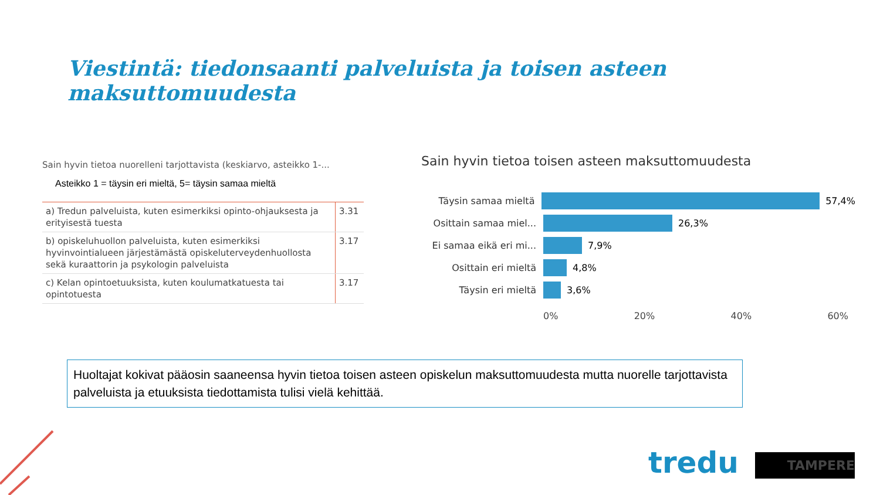Viestintä: tiedonsaanti palveluista ja toisen asteen maksuttomuudesta
Sain hyvin tietoa nuorelleni tarjottavista (keskiarvo, asteikko 1-...
Asteikko 1 = täysin eri mieltä, 5= täysin samaa mieltä
| a) Tredun palveluista, kuten esimerkiksi opinto-ohjauksesta ja erityisestä tuesta | 3.31 |
| b) opiskeluhuollon palveluista, kuten esimerkiksi hyvinvointialueen järjestämästä opiskeluterveydenhuollosta sekä kuraattorin ja psykologin palveluista | 3.17 |
| c) Kelan opintoetuuksista, kuten koulumatkatuesta tai opintotuesta | 3.17 |
Sain hyvin tietoa toisen asteen maksuttomuudesta
Täysin samaa mieltä 57,4%
Osittain samaa miel... 26,3%
Ei samaa eikä eri mi... 7,9%
Osittain eri mieltä 4,8%
Täysin eri mieltä 3,6%
0% 20% 40% 60%
Huoltajat kokivat pääosin saaneensa hyvin tietoa toisen asteen opiskelun maksuttomuudesta mutta nuorelle tarjottavista palveluista ja etuuksista tiedottamista tulisi vielä kehittää.
tredu TAMPERE